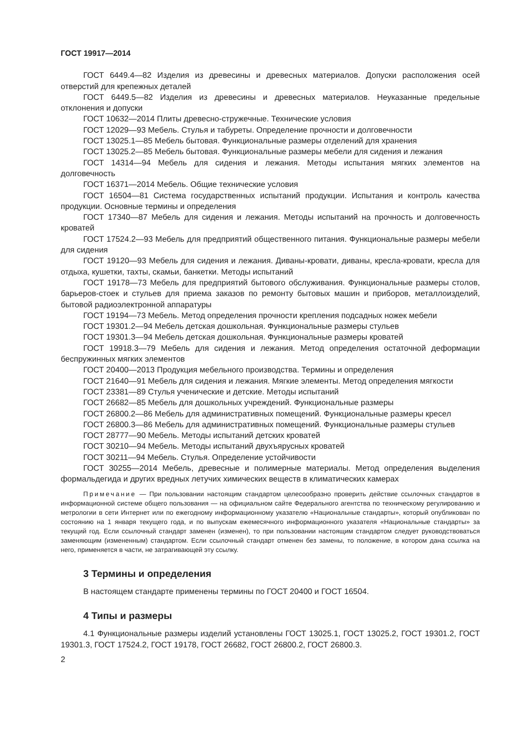ГОСТ 19917—2014
ГОСТ 6449.4—82 Изделия из древесины и древесных материалов. Допуски расположения осей отверстий для крепежных деталей
ГОСТ 6449.5—82 Изделия из древесины и древесных материалов. Неуказанные предельные отклонения и допуски
ГОСТ 10632—2014 Плиты древесно-стружечные. Технические условия
ГОСТ 12029—93 Мебель. Стулья и табуреты. Определение прочности и долговечности
ГОСТ 13025.1—85 Мебель бытовая. Функциональные размеры отделений для хранения
ГОСТ 13025.2—85 Мебель бытовая. Функциональные размеры мебели для сидения и лежания
ГОСТ 14314—94 Мебель для сидения и лежания. Методы испытания мягких элементов на долговечность
ГОСТ 16371—2014 Мебель. Общие технические условия
ГОСТ 16504—81 Система государственных испытаний продукции. Испытания и контроль качества продукции. Основные термины и определения
ГОСТ 17340—87 Мебель для сидения и лежания. Методы испытаний на прочность и долговечность кроватей
ГОСТ 17524.2—93 Мебель для предприятий общественного питания. Функциональные размеры мебели для сидения
ГОСТ 19120—93 Мебель для сидения и лежания. Диваны-кровати, диваны, кресла-кровати, кресла для отдыха, кушетки, тахты, скамьи, банкетки. Методы испытаний
ГОСТ 19178—73 Мебель для предприятий бытового обслуживания. Функциональные размеры столов, барьеров-стоек и стульев для приема заказов по ремонту бытовых машин и приборов, металлоизделий, бытовой радиоэлектронной аппаратуры
ГОСТ 19194—73 Мебель. Метод определения прочности крепления подсадных ножек мебели
ГОСТ 19301.2—94 Мебель детская дошкольная. Функциональные размеры стульев
ГОСТ 19301.3—94 Мебель детская дошкольная. Функциональные размеры кроватей
ГОСТ 19918.3—79 Мебель для сидения и лежания. Метод определения остаточной деформации беспружинных мягких элементов
ГОСТ 20400—2013 Продукция мебельного производства. Термины и определения
ГОСТ 21640—91 Мебель для сидения и лежания. Мягкие элементы. Метод определения мягкости
ГОСТ 23381—89 Стулья ученические и детские. Методы испытаний
ГОСТ 26682—85 Мебель для дошкольных учреждений. Функциональные размеры
ГОСТ 26800.2—86 Мебель для административных помещений. Функциональные размеры кресел
ГОСТ 26800.3—86 Мебель для административных помещений. Функциональные размеры стульев
ГОСТ 28777—90 Мебель. Методы испытаний детских кроватей
ГОСТ 30210—94 Мебель. Методы испытаний двухъярусных кроватей
ГОСТ 30211—94 Мебель. Стулья. Определение устойчивости
ГОСТ 30255—2014 Мебель, древесные и полимерные материалы. Метод определения выделения формальдегида и других вредных летучих химических веществ в климатических камерах
Примечание — При пользовании настоящим стандартом целесообразно проверить действие ссылочных стандартов в информационной системе общего пользования — на официальном сайте Федерального агентства по техническому регулированию и метрологии в сети Интернет или по ежегодному информационному указателю «Национальные стандарты», который опубликован по состоянию на 1 января текущего года, и по выпускам ежемесячного информационного указателя «Национальные стандарты» за текущий год. Если ссылочный стандарт заменен (изменен), то при пользовании настоящим стандартом следует руководствоваться заменяющим (измененным) стандартом. Если ссылочный стандарт отменен без замены, то положение, в котором дана ссылка на него, применяется в части, не затрагивающей эту ссылку.
3 Термины и определения
В настоящем стандарте применены термины по ГОСТ 20400 и ГОСТ 16504.
4 Типы и размеры
4.1 Функциональные размеры изделий установлены ГОСТ 13025.1, ГОСТ 13025.2, ГОСТ 19301.2, ГОСТ 19301.3, ГОСТ 17524.2, ГОСТ 19178, ГОСТ 26682, ГОСТ 26800.2, ГОСТ 26800.3.
2